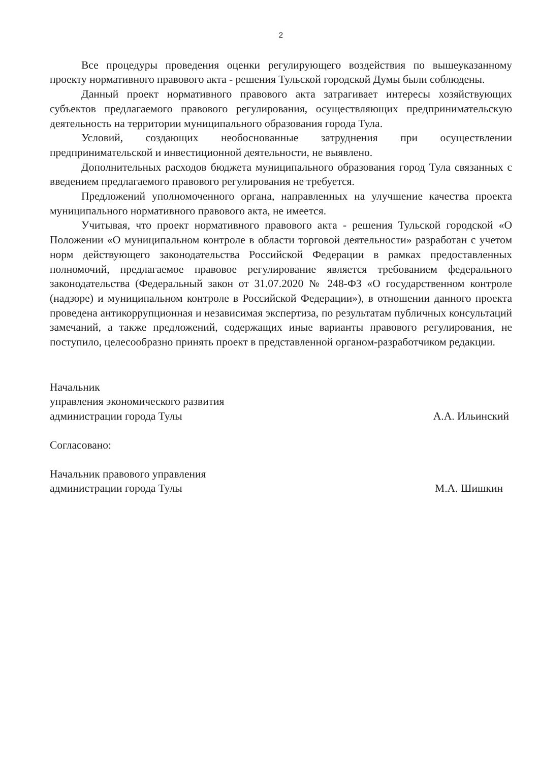2
Все процедуры проведения оценки регулирующего воздействия по вышеуказанному проекту нормативного правового акта - решения Тульской городской Думы были соблюдены.
Данный проект нормативного правового акта затрагивает интересы хозяйствующих субъектов предлагаемого правового регулирования, осуществляющих предпринимательскую деятельность на территории муниципального образования города Тула.
Условий, создающих необоснованные затруднения при осуществлении предпринимательской и инвестиционной деятельности, не выявлено.
Дополнительных расходов бюджета муниципального образования город Тула связанных с введением предлагаемого правового регулирования не требуется.
Предложений уполномоченного органа, направленных на улучшение качества проекта муниципального нормативного правового акта, не имеется.
Учитывая, что проект нормативного правового акта - решения Тульской городской «О Положении «О муниципальном контроле в области торговой деятельности» разработан с учетом норм действующего законодательства Российской Федерации в рамках предоставленных полномочий, предлагаемое правовое регулирование является требованием федерального законодательства (Федеральный закон от 31.07.2020 № 248-ФЗ «О государственном контроле (надзоре) и муниципальном контроле в Российской Федерации»), в отношении данного проекта проведена антикоррупционная и независимая экспертиза, по результатам публичных консультаций замечаний, а также предложений, содержащих иные варианты правового регулирования, не поступило, целесообразно принять проект в представленной органом-разработчиком редакции.
Начальник
управления экономического развития
администрации города Тулы
А.А. Ильинский
Согласовано:
Начальник правового управления
администрации города Тулы
М.А. Шишкин